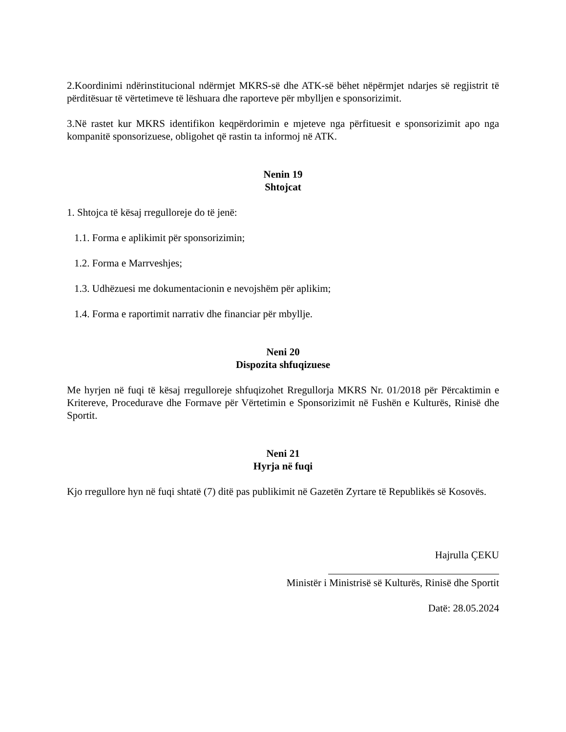2.Koordinimi ndërinstitucional ndërmjet MKRS-së dhe ATK-së bëhet nëpërmjet ndarjes së regjistrit të përditësuar të vërtetimeve të lëshuara dhe raporteve për mbylljen e sponsorizimit.
3.Në rastet kur MKRS identifikon keqpërdorimin e mjeteve nga përfituesit e sponsorizimit apo nga kompanitë sponsorizuese, obligohet që rastin ta informoj në ATK.
Nenin 19
Shtojcat
1. Shtojca të kësaj rregulloreje do të jenë:
1.1. Forma e aplikimit për sponsorizimin;
1.2. Forma e Marrveshjes;
1.3. Udhëzuesi me dokumentacionin e nevojshëm për aplikim;
1.4. Forma e raportimit narrativ dhe financiar për mbyllje.
Neni 20
Dispozita shfuqizuese
Me hyrjen në fuqi të kësaj rregulloreje shfuqizohet Rregullorja MKRS Nr. 01/2018 për Përcaktimin e Kritereve, Procedurave dhe Formave për Vërtetimin e Sponsorizimit në Fushën e Kulturës, Rinisë dhe Sportit.
Neni 21
Hyrja në fuqi
Kjo rregullore hyn në fuqi shtatë (7) ditë pas publikimit në Gazetën Zyrtare të Republikës së Kosovës.
Hajrulla ÇEKU
Ministër i Ministrisë së Kulturës, Rinisë dhe Sportit
Datë: 28.05.2024